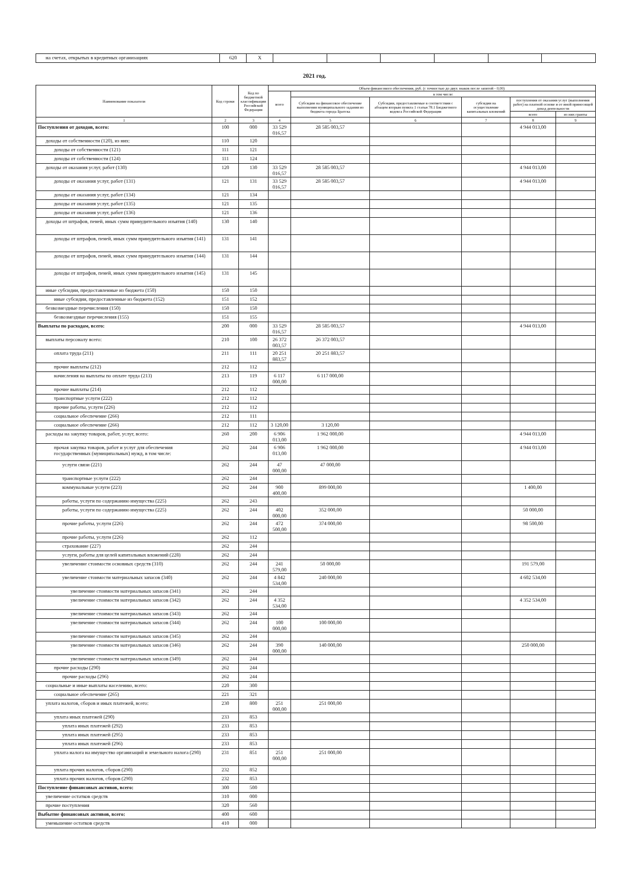| на счетах, открытых в кредитных организациях | 620 | X | | | | | | |
2021 год.
| Наименование показателя | Код строки | Код по бюджетной классификации Российской Федерации | Объем финансового обеспечения, руб. (с точностью до двух знаков после запятой - 0,00) | | | | | |
| --- | --- | --- | --- | --- | --- | --- | --- | --- |
| | | | всего | в том числе: | | | | |
| | | | | Субсидии на финансовое обеспечение выполнения муниципального задания из бюджета города Братска | Субсидии, предоставляемые в соответствии с абзацем вторым пункта 1 статьи 78.1 Бюджетного кодекса Российской Федерации | субсидии на осуществление капитальных вложений | поступления от оказания услуг (выполнения работ) на платной основе и от иной приносящей доход деятельности | |
| | | | | | | | всего | из них гранты |
| 1 | 2 | 3 | 4 | 5 | 6 | 7 | 8 | 9 |
| Поступления от доходов, всего: | 100 | 000 | 33 529 016,57 | 28 585 003,57 | | | 4 944 013,00 | |
| доходы от собственности (120), из них: | 110 | 120 | | | | | | |
| доходы от собственности (121) | 111 | 121 | | | | | | |
| доходы от собственности (124) | 111 | 124 | | | | | | |
| доходы от оказания услуг, работ (130) | 120 | 130 | 33 529 016,57 | 28 585 003,57 | | | 4 944 013,00 | |
| доходы от оказания услуг, работ (131) | 121 | 131 | 33 529 016,57 | 28 585 003,57 | | | 4 944 013,00 | |
| доходы от оказания услуг, работ (134) | 121 | 134 | | | | | | |
| доходы от оказания услуг, работ (135) | 121 | 135 | | | | | | |
| доходы от оказания услуг, работ (136) | 121 | 136 | | | | | | |
| доходы от штрафов, пеней, иных сумм принудительного изъятия (140) | 130 | 140 | | | | | | |
| доходы от штрафов, пеней, иных сумм принудительного изъятия (141) | 131 | 141 | | | | | | |
| доходы от штрафов, пеней, иных сумм принудительного изъятия (144) | 131 | 144 | | | | | | |
| доходы от штрафов, пеней, иных сумм принудительного изъятия (145) | 131 | 145 | | | | | | |
| иные субсидии, предоставленные из бюджета (150) | 150 | 150 | | | | | | |
| иные субсидии, предоставленные из бюджета (152) | 151 | 152 | | | | | | |
| безвозмездные перечисления (150) | 150 | 150 | | | | | | |
| безвозмездные перечисления (155) | 151 | 155 | | | | | | |
| Выплаты по расходам, всего: | 200 | 000 | 33 529 016,57 | 28 585 003,57 | | | 4 944 013,00 | |
| выплаты персоналу всего: | 210 | 100 | 26 372 003,57 | 26 372 003,57 | | | | |
| оплата труда (211) | 211 | 111 | 20 251 883,57 | 20 251 883,57 | | | | |
| прочие выплаты (212) | 212 | 112 | | | | | | |
| начисления на выплаты по оплате труда (213) | 213 | 119 | 6 117 000,00 | 6 117 000,00 | | | | |
| прочие выплаты (214) | 212 | 112 | | | | | | |
| транспортные услуги (222) | 212 | 112 | | | | | | |
| прочие работы, услуги (226) | 212 | 112 | | | | | | |
| социальное обеспечение (266) | 212 | 111 | | | | | | |
| социальное обеспечение (266) | 212 | 112 | 3 120,00 | 3 120,00 | | | | |
| расходы на закупку товаров, работ, услуг, всего: | 260 | 200 | 6 906 013,00 | 1 962 000,00 | | | 4 944 013,00 | |
| прочая закупка товаров, работ и услуг для обеспечения государственных (муниципальных) нужд, в том числе: | 262 | 244 | 6 906 013,00 | 1 962 000,00 | | | 4 944 013,00 | |
| услуги связи (221) | 262 | 244 | 47 000,00 | 47 000,00 | | | | |
| транспортные услуги (222) | 262 | 244 | | | | | | |
| коммунальные услуги (223) | 262 | 244 | 900 400,00 | 899 000,00 | | | 1 400,00 | |
| работы, услуги по содержанию имущества (225) | 262 | 243 | | | | | | |
| работы, услуги по содержанию имущества (225) | 262 | 244 | 402 000,00 | 352 000,00 | | | 50 000,00 | |
| прочие работы, услуги (226) | 262 | 244 | 472 500,00 | 374 000,00 | | | 98 500,00 | |
| прочие работы, услуги (226) | 262 | 112 | | | | | | |
| страхование (227) | 262 | 244 | | | | | | |
| услуги, работы для целей капитальных вложений (228) | 262 | 244 | | | | | | |
| увеличение стоимости основных средств (310) | 262 | 244 | 241 579,00 | 50 000,00 | | | 191 579,00 | |
| увеличение стоимости материальных запасов (340) | 262 | 244 | 4 842 534,00 | 240 000,00 | | | 4 602 534,00 | |
| увеличение стоимости материальных запасов (341) | 262 | 244 | | | | | | |
| увеличение стоимости материальных запасов (342) | 262 | 244 | 4 352 534,00 | | | | 4 352 534,00 | |
| увеличение стоимости материальных запасов (343) | 262 | 244 | | | | | | |
| увеличение стоимости материальных запасов (344) | 262 | 244 | 100 000,00 | 100 000,00 | | | | |
| увеличение стоимости материальных запасов (345) | 262 | 244 | | | | | | |
| увеличение стоимости материальных запасов (346) | 262 | 244 | 390 000,00 | 140 000,00 | | | 250 000,00 | |
| увеличение стоимости материальных запасов (349) | 262 | 244 | | | | | | |
| прочие расходы (290) | 262 | 244 | | | | | | |
| прочие расходы (296) | 262 | 244 | | | | | | |
| социальные и иные выплаты населению, всего: | 220 | 300 | | | | | | |
| социальное обеспечение (265) | 221 | 321 | | | | | | |
| уплата налогов, сборов и иных платежей, всего: | 230 | 800 | 251 000,00 | 251 000,00 | | | | |
| уплата иных платежей (290) | 233 | 853 | | | | | | |
| уплата иных платежей (292) | 233 | 853 | | | | | | |
| уплата иных платежей (295) | 233 | 853 | | | | | | |
| уплата иных платежей (296) | 233 | 853 | | | | | | |
| уплата налога на имущество организаций и земельного налога (290) | 231 | 851 | 251 000,00 | 251 000,00 | | | | |
| уплата прочих налогов, сборов (290) | 232 | 852 | | | | | | |
| уплата прочих налогов, сборов (290) | 232 | 853 | | | | | | |
| Поступление финансовых активов, всего: | 300 | 500 | | | | | | |
| увеличение остатков средств | 310 | 000 | | | | | | |
| прочие поступления | 320 | 560 | | | | | | |
| Выбытие финансовых активов, всего: | 400 | 600 | | | | | | |
| уменьшение остатков средств | 410 | 000 | | | | | | |